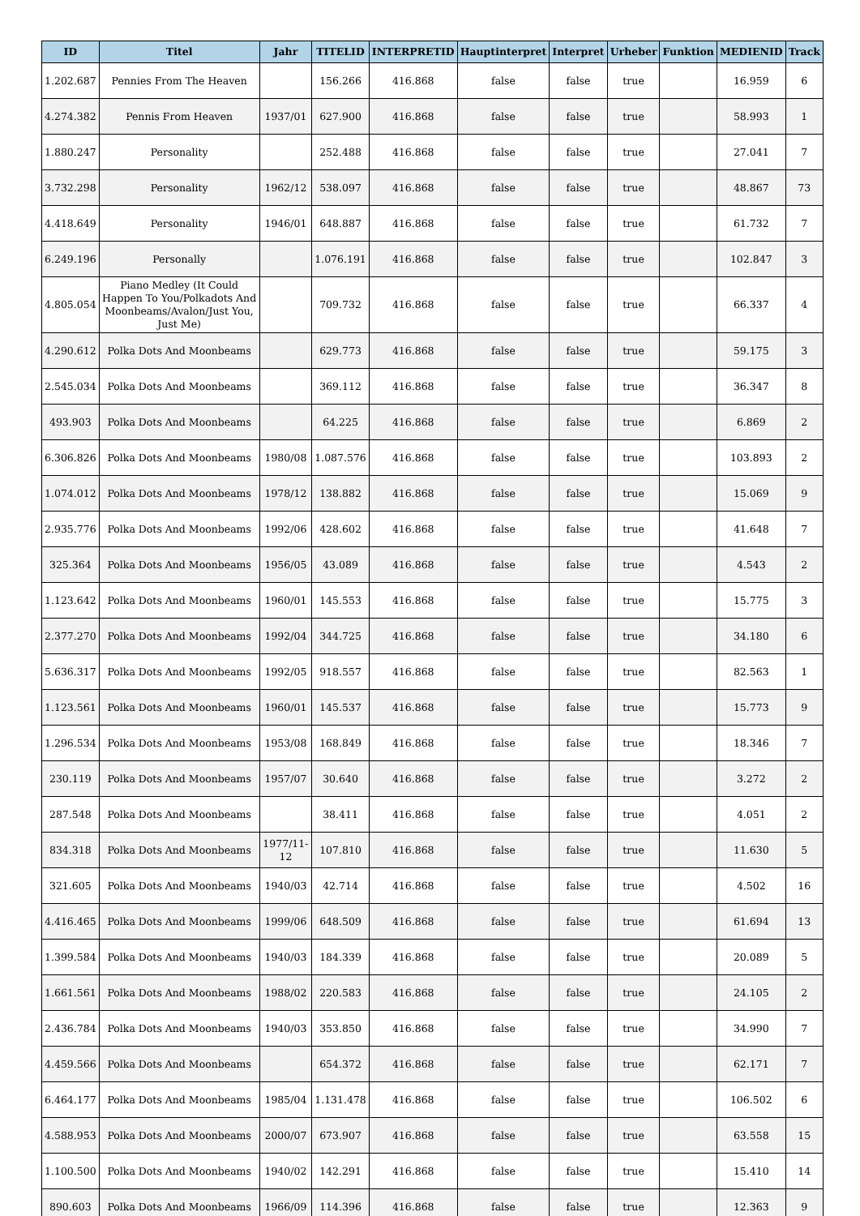| ID | Titel | Jahr | TITELID | INTERPRETID | Hauptinterpret | Interpret | Urheber | Funktion | MEDIENID | Track |
| --- | --- | --- | --- | --- | --- | --- | --- | --- | --- | --- |
| 1.202.687 | Pennies From The Heaven | | 156.266 | 416.868 | false | false | true | | 16.959 | 6 |
| 4.274.382 | Pennis From Heaven | 1937/01 | 627.900 | 416.868 | false | false | true | | 58.993 | 1 |
| 1.880.247 | Personality | | 252.488 | 416.868 | false | false | true | | 27.041 | 7 |
| 3.732.298 | Personality | 1962/12 | 538.097 | 416.868 | false | false | true | | 48.867 | 73 |
| 4.418.649 | Personality | 1946/01 | 648.887 | 416.868 | false | false | true | | 61.732 | 7 |
| 6.249.196 | Personally | | 1.076.191 | 416.868 | false | false | true | | 102.847 | 3 |
| 4.805.054 | Piano Medley (It Could Happen To You/Polkadots And Moonbeams/Avalon/Just You, Just Me) | | 709.732 | 416.868 | false | false | true | | 66.337 | 4 |
| 4.290.612 | Polka Dots And Moonbeams | | 629.773 | 416.868 | false | false | true | | 59.175 | 3 |
| 2.545.034 | Polka Dots And Moonbeams | | 369.112 | 416.868 | false | false | true | | 36.347 | 8 |
| 493.903 | Polka Dots And Moonbeams | | 64.225 | 416.868 | false | false | true | | 6.869 | 2 |
| 6.306.826 | Polka Dots And Moonbeams | 1980/08 | 1.087.576 | 416.868 | false | false | true | | 103.893 | 2 |
| 1.074.012 | Polka Dots And Moonbeams | 1978/12 | 138.882 | 416.868 | false | false | true | | 15.069 | 9 |
| 2.935.776 | Polka Dots And Moonbeams | 1992/06 | 428.602 | 416.868 | false | false | true | | 41.648 | 7 |
| 325.364 | Polka Dots And Moonbeams | 1956/05 | 43.089 | 416.868 | false | false | true | | 4.543 | 2 |
| 1.123.642 | Polka Dots And Moonbeams | 1960/01 | 145.553 | 416.868 | false | false | true | | 15.775 | 3 |
| 2.377.270 | Polka Dots And Moonbeams | 1992/04 | 344.725 | 416.868 | false | false | true | | 34.180 | 6 |
| 5.636.317 | Polka Dots And Moonbeams | 1992/05 | 918.557 | 416.868 | false | false | true | | 82.563 | 1 |
| 1.123.561 | Polka Dots And Moonbeams | 1960/01 | 145.537 | 416.868 | false | false | true | | 15.773 | 9 |
| 1.296.534 | Polka Dots And Moonbeams | 1953/08 | 168.849 | 416.868 | false | false | true | | 18.346 | 7 |
| 230.119 | Polka Dots And Moonbeams | 1957/07 | 30.640 | 416.868 | false | false | true | | 3.272 | 2 |
| 287.548 | Polka Dots And Moonbeams | | 38.411 | 416.868 | false | false | true | | 4.051 | 2 |
| 834.318 | Polka Dots And Moonbeams | 1977/11-12 | 107.810 | 416.868 | false | false | true | | 11.630 | 5 |
| 321.605 | Polka Dots And Moonbeams | 1940/03 | 42.714 | 416.868 | false | false | true | | 4.502 | 16 |
| 4.416.465 | Polka Dots And Moonbeams | 1999/06 | 648.509 | 416.868 | false | false | true | | 61.694 | 13 |
| 1.399.584 | Polka Dots And Moonbeams | 1940/03 | 184.339 | 416.868 | false | false | true | | 20.089 | 5 |
| 1.661.561 | Polka Dots And Moonbeams | 1988/02 | 220.583 | 416.868 | false | false | true | | 24.105 | 2 |
| 2.436.784 | Polka Dots And Moonbeams | 1940/03 | 353.850 | 416.868 | false | false | true | | 34.990 | 7 |
| 4.459.566 | Polka Dots And Moonbeams | | 654.372 | 416.868 | false | false | true | | 62.171 | 7 |
| 6.464.177 | Polka Dots And Moonbeams | 1985/04 | 1.131.478 | 416.868 | false | false | true | | 106.502 | 6 |
| 4.588.953 | Polka Dots And Moonbeams | 2000/07 | 673.907 | 416.868 | false | false | true | | 63.558 | 15 |
| 1.100.500 | Polka Dots And Moonbeams | 1940/02 | 142.291 | 416.868 | false | false | true | | 15.410 | 14 |
| 890.603 | Polka Dots And Moonbeams | 1966/09 | 114.396 | 416.868 | false | false | true | | 12.363 | 9 |